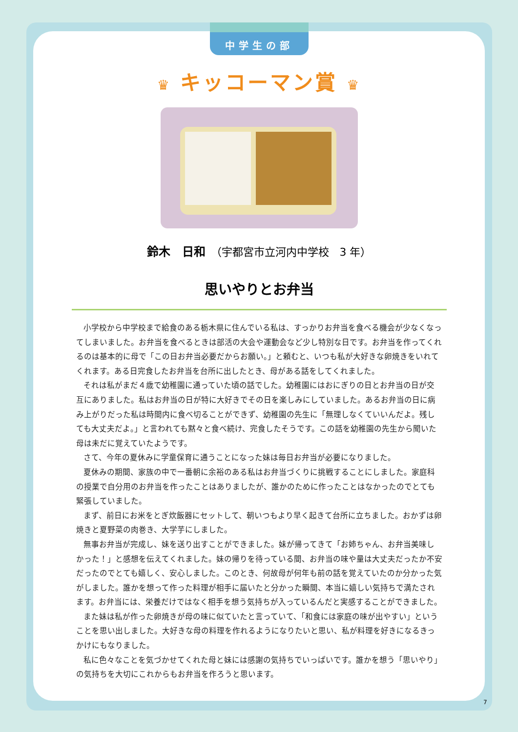中学生の部
♛ キッコーマン賞 ♛
鈴木　日和　（宇都宮市立河内中学校　3 年）
思いやりとお弁当
小学校から中学校まで給食のある栃木県に住んでいる私は、すっかりお弁当を食べる機会が少なくなってしまいました。お弁当を食べるときは部活の大会や運動会など少し特別な日です。お弁当を作ってくれるのは基本的に母で「この日お弁当必要だからお願い。」と頼むと、いつも私が大好きな卵焼きをいれてくれます。ある日完食したお弁当を台所に出したとき、母がある話をしてくれました。
それは私がまだ４歳で幼稚園に通っていた頃の話でした。幼稚園にはおにぎりの日とお弁当の日が交互にありました。私はお弁当の日が特に大好きでその日を楽しみにしていました。あるお弁当の日に病み上がりだった私は時間内に食べ切ることができず、幼稚園の先生に「無理しなくていいんだよ。残しても大丈夫だよ。」と言われても黙々と食べ続け、完食したそうです。この話を幼稚園の先生から聞いた母は未だに覚えていたようです。
さて、今年の夏休みに学童保育に通うことになった妹は毎日お弁当が必要になりました。
夏休みの期間、家族の中で一番朝に余裕のある私はお弁当づくりに挑戦することにしました。家庭科の授業で自分用のお弁当を作ったことはありましたが、誰かのために作ったことはなかったのでとても緊張していました。
まず、前日にお米をとぎ炊飯器にセットして、朝いつもより早く起きて台所に立ちました。おかずは卵焼きと夏野菜の肉巻き、大学芋にしました。
無事お弁当が完成し、妹を送り出すことができました。妹が帰ってきて「お姉ちゃん、お弁当美味しかった！」と感想を伝えてくれました。妹の帰りを待っている間、お弁当の味や量は大丈夫だったか不安だったのでとても嬉しく、安心しました。このとき、何故母が何年も前の話を覚えていたのか分かった気がしました。誰かを想って作った料理が相手に届いたと分かった瞬間、本当に嬉しい気持ちで満たされます。お弁当には、栄養だけではなく相手を想う気持ちが入っているんだと実感することができました。
また妹は私が作った卵焼きが母の味に似ていたと言っていて、「和食には家庭の味が出やすい」ということを思い出しました。大好きな母の料理を作れるようになりたいと思い、私が料理を好きになるきっかけにもなりました。
私に色々なことを気づかせてくれた母と妹には感謝の気持ちでいっぱいです。誰かを想う「思いやり」の気持ちを大切にこれからもお弁当を作ろうと思います。
7